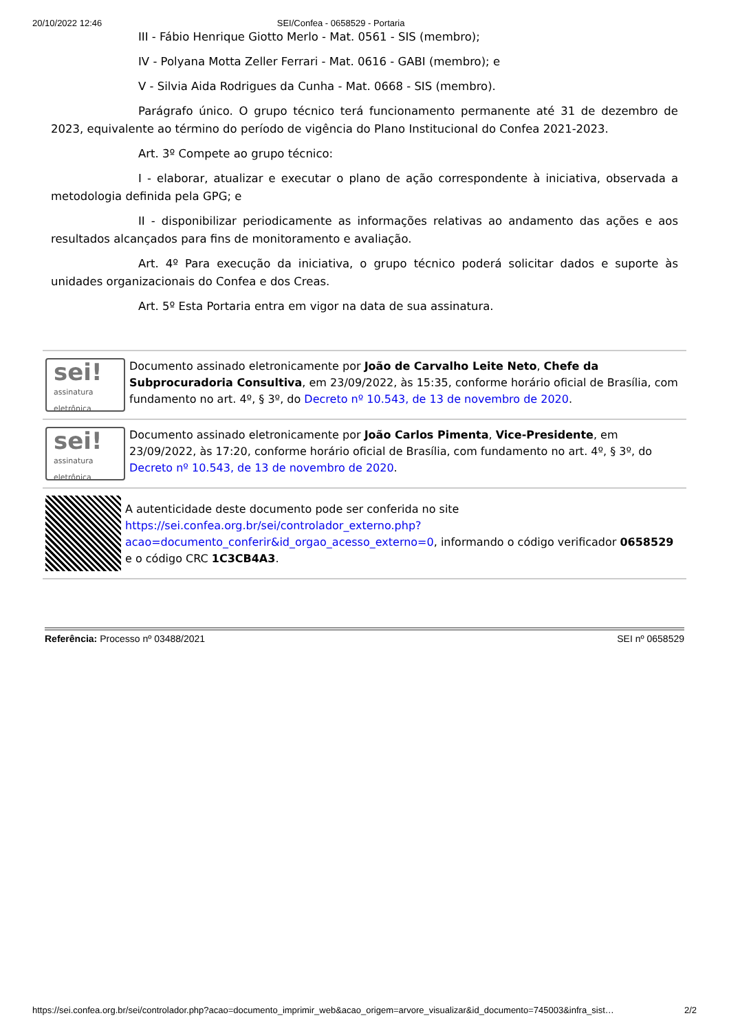20/10/2022 12:46 SEI/Confea - 0658529 - Portaria
III - Fábio Henrique Giotto Merlo - Mat. 0561 - SIS (membro);
IV - Polyana Motta Zeller Ferrari - Mat. 0616 - GABI (membro); e
V - Silvia Aida Rodrigues da Cunha - Mat. 0668 - SIS (membro).
Parágrafo único. O grupo técnico terá funcionamento permanente até 31 de dezembro de 2023, equivalente ao término do período de vigência do Plano Institucional do Confea 2021-2023.
Art. 3º Compete ao grupo técnico:
I - elaborar, atualizar e executar o plano de ação correspondente à iniciativa, observada a metodologia definida pela GPG; e
II - disponibilizar periodicamente as informações relativas ao andamento das ações e aos resultados alcançados para fins de monitoramento e avaliação.
Art. 4º Para execução da iniciativa, o grupo técnico poderá solicitar dados e suporte às unidades organizacionais do Confea e dos Creas.
Art. 5º Esta Portaria entra em vigor na data de sua assinatura.
sei!
assinatura eletrônica
Documento assinado eletronicamente por João de Carvalho Leite Neto, Chefe da Subprocuradoria Consultiva, em 23/09/2022, às 15:35, conforme horário oficial de Brasília, com fundamento no art. 4º, § 3º, do Decreto nº 10.543, de 13 de novembro de 2020.
sei!
assinatura eletrônica
Documento assinado eletronicamente por João Carlos Pimenta, Vice-Presidente, em 23/09/2022, às 17:20, conforme horário oficial de Brasília, com fundamento no art. 4º, § 3º, do Decreto nº 10.543, de 13 de novembro de 2020.
A autenticidade deste documento pode ser conferida no site https://sei.confea.org.br/sei/controlador_externo.php?acao=documento_conferir&id_orgao_acesso_externo=0, informando o código verificador 0658529 e o código CRC 1C3CB4A3.
Referência: Processo nº 03488/2021 SEI nº 0658529
https://sei.confea.org.br/sei/controlador.php?acao=documento_imprimir_web&acao_origem=arvore_visualizar&id_documento=745003&infra_sist… 2/2